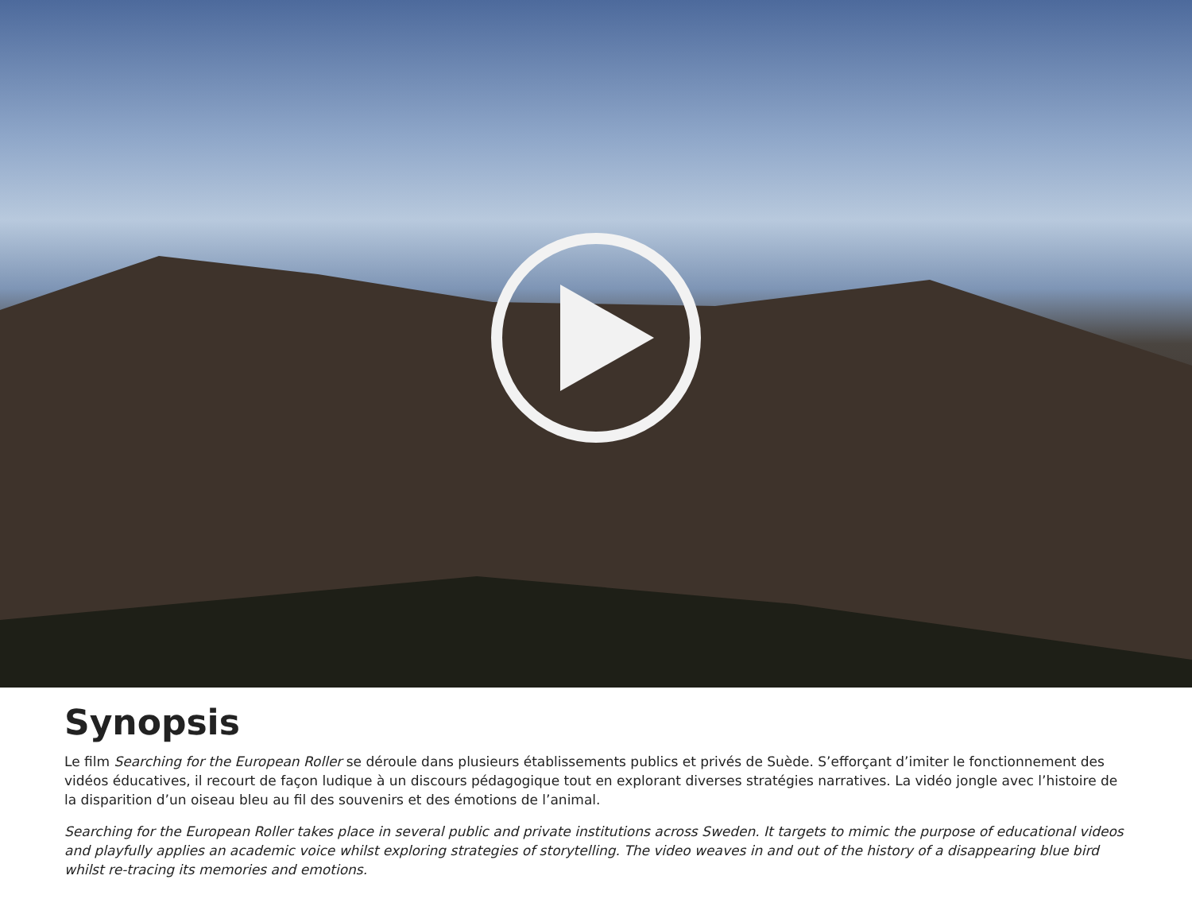Synopsis
Le film Searching for the European Roller se déroule dans plusieurs établissements publics et privés de Suède. S’efforçant d’imiter le fonctionnement des vidéos éducatives, il recourt de façon ludique à un discours pédagogique tout en explorant diverses stratégies narratives. La vidéo jongle avec l’his­toire de la disparition d’un oiseau bleu au fil des souvenirs et des émotions de l’animal.
Searching for the European Roller takes place in several public and private institutions across Sweden. It targets to mimic the purpose of educational videos and playfully applies an academic voice whilst exploring strategies of storytelling. The video weaves in and out of the history of a disappearing blue bird whilst re-tracing its memories and emotions.